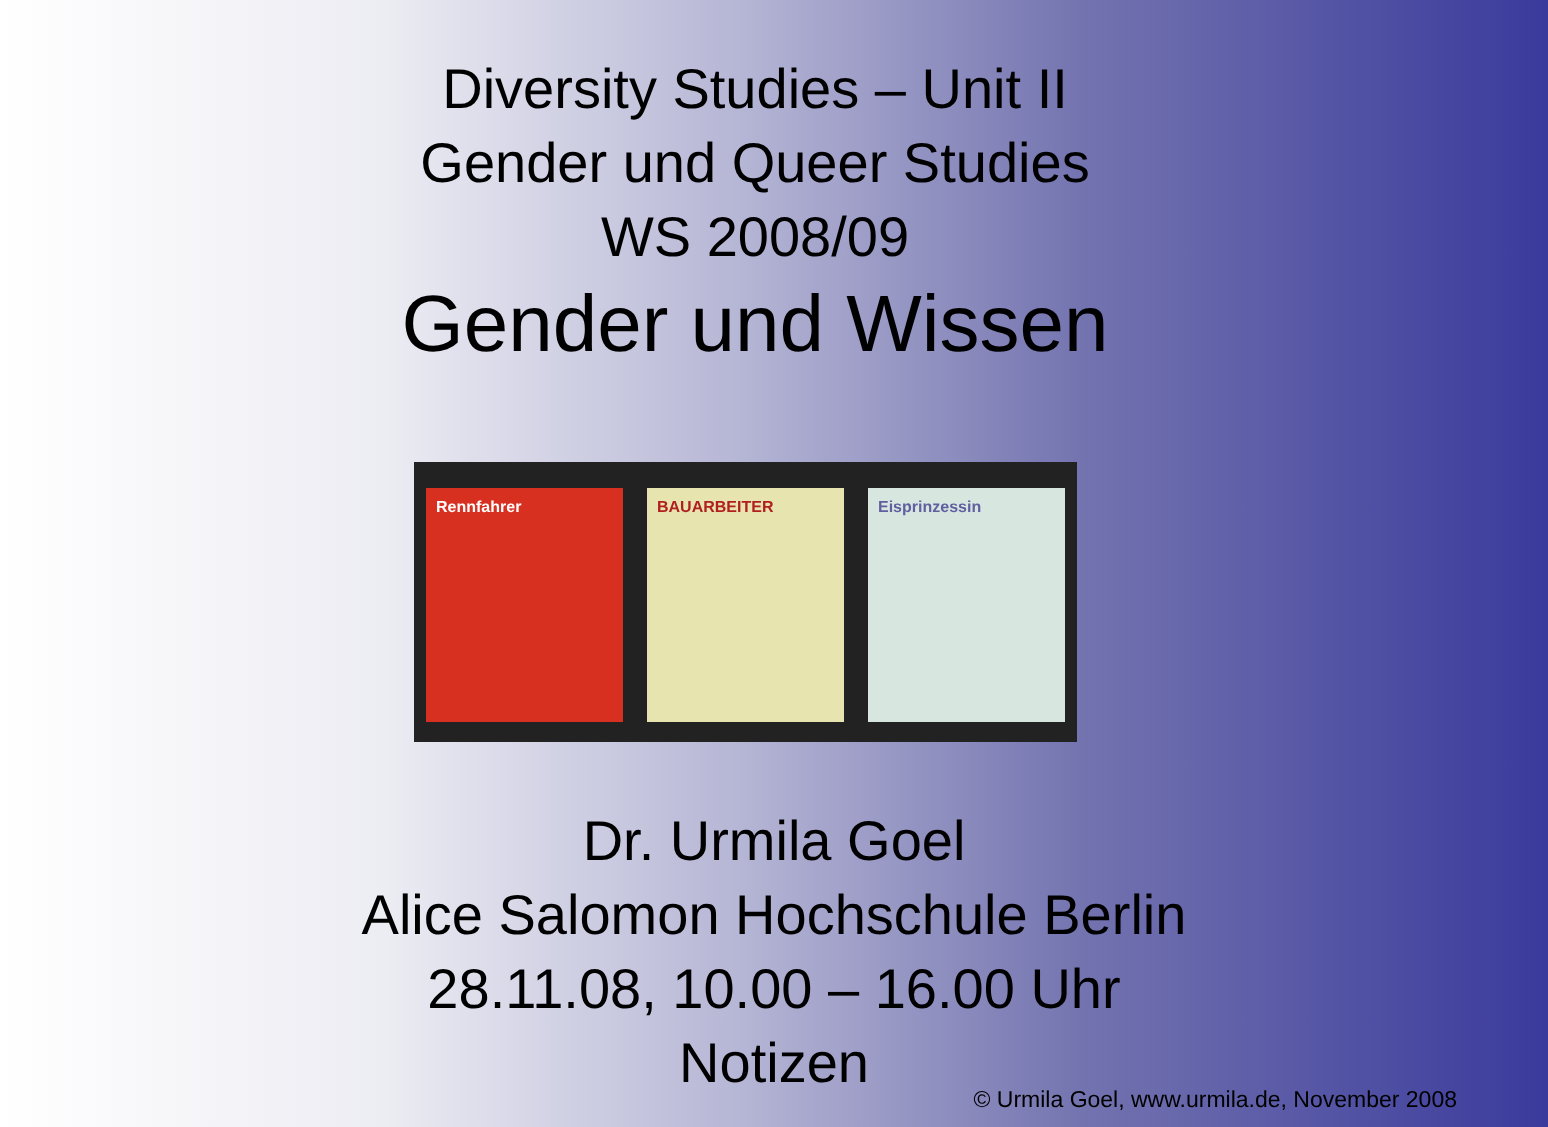Diversity Studies – Unit II
Gender und Queer Studies
WS 2008/09
Gender und Wissen
Rennfahrer BAUARBEITER Eisprinzessin
Dr. Urmila Goel
Alice Salomon Hochschule Berlin
28.11.08, 10.00 – 16.00 Uhr
Notizen
© Urmila Goel, www.urmila.de, November 2008